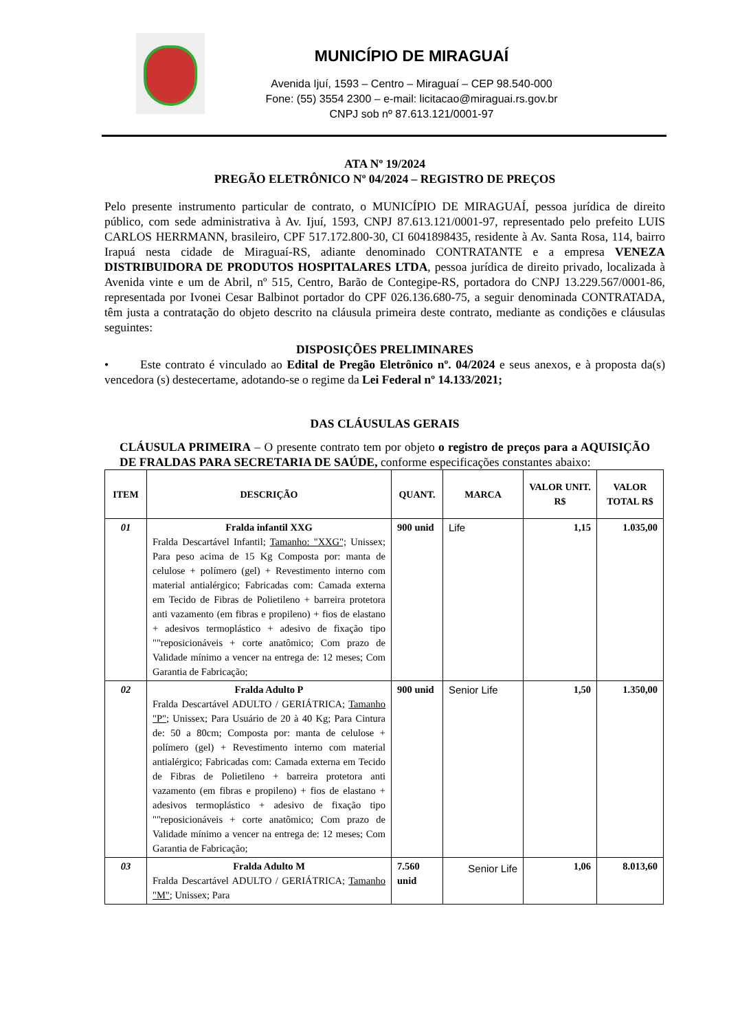MUNICÍPIO DE MIRAGUAÍ
Avenida Ijuí, 1593 – Centro – Miraguaí – CEP 98.540-000
Fone: (55) 3554 2300 – e-mail: licitacao@miraguai.rs.gov.br
CNPJ sob nº 87.613.121/0001-97
ATA Nº 19/2024
PREGÃO ELETRÔNICO Nº 04/2024 – REGISTRO DE PREÇOS
Pelo presente instrumento particular de contrato, o MUNICÍPIO DE MIRAGUAÍ, pessoa jurídica de direito público, com sede administrativa à Av. Ijuí, 1593, CNPJ 87.613.121/0001-97, representado pelo prefeito LUIS CARLOS HERRMANN, brasileiro, CPF 517.172.800-30, CI 6041898435, residente à Av. Santa Rosa, 114, bairro Irapuá nesta cidade de Miraguaí-RS, adiante denominado CONTRATANTE e a empresa VENEZA DISTRIBUIDORA DE PRODUTOS HOSPITALARES LTDA, pessoa jurídica de direito privado, localizada à Avenida vinte e um de Abril, nº 515, Centro, Barão de Contegipe-RS, portadora do CNPJ 13.229.567/0001-86, representada por Ivonei Cesar Balbinot portador do CPF 026.136.680-75, a seguir denominada CONTRATADA, têm justa a contratação do objeto descrito na cláusula primeira deste contrato, mediante as condições e cláusulas seguintes:
DISPOSIÇÕES PRELIMINARES
• Este contrato é vinculado ao Edital de Pregão Eletrônico nº. 04/2024 e seus anexos, e à proposta da(s) vencedora (s) destecertame, adotando-se o regime da Lei Federal nº 14.133/2021;
DAS CLÁUSULAS GERAIS
CLÁUSULA PRIMEIRA – O presente contrato tem por objeto o registro de preços para a AQUISIÇÃO DE FRALDAS PARA SECRETARIA DE SAÚDE, conforme especificações constantes abaixo:
| ITEM | DESCRIÇÃO | QUANT. | MARCA | VALOR UNIT. R$ | VALOR TOTAL R$ |
| --- | --- | --- | --- | --- | --- |
| 01 | Fralda infantil XXG Fralda Descartável Infantil; Tamanho: "XXG"; Unissex; Para peso acima de 15 Kg Composta por: manta de celulose + polímero (gel) + Revestimento interno com material antialérgico; Fabricadas com: Camada externa em Tecido de Fibras de Polietileno + barreira protetora anti vazamento (em fibras e propileno) + fios de elastano + adesivos termoplástico + adesivo de fixação tipo ""reposicionáveis + corte anatômico; Com prazo de Validade mínimo a vencer na entrega de: 12 meses; Com Garantia de Fabricação; | 900 unid | Life | 1,15 | 1.035,00 |
| 02 | Fralda Adulto P Fralda Descartável ADULTO / GERIÁTRICA; Tamanho "P" ; Unissex; Para Usuário de 20 à 40 Kg; Para Cintura de: 50 a 80cm; Composta por: manta de celulose + polímero (gel) + Revestimento interno com material antialérgico; Fabricadas com: Camada externa em Tecido de Fibras de Polietileno + barreira protetora anti vazamento (em fibras e propileno) + fios de elastano + adesivos termoplástico + adesivo de fixação tipo ""reposicionáveis + corte anatômico; Com prazo de Validade mínimo a vencer na entrega de: 12 meses; Com Garantia de Fabricação; | 900 unid | Senior Life | 1,50 | 1.350,00 |
| 03 | Fralda Adulto M Fralda Descartável ADULTO / GERIÁTRICA; Tamanho "M" ; Unissex; Para | 7.560 unid | Senior Life | 1,06 | 8.013,60 |